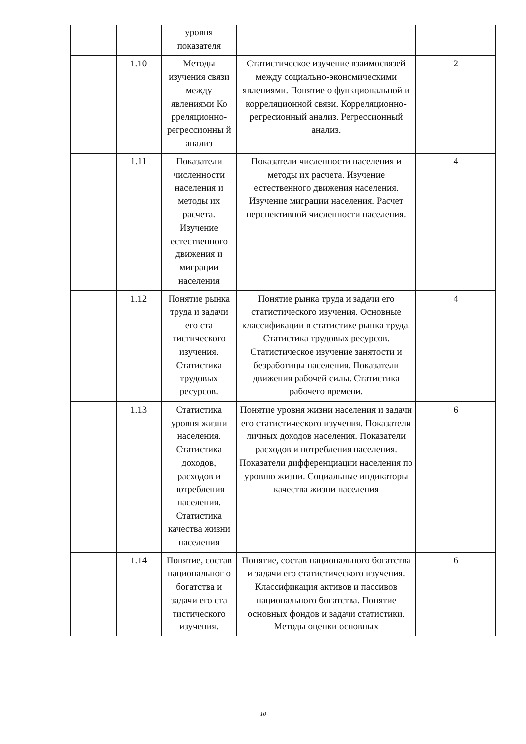| | | уровня показателя | | |
| | 1.10 | Методы изучения связи между явлениями Ко рреляционно-регрессионны й анализ | Статистическое изучение взаимосвязей между социально-экономическими явлениями. Понятие о функциональной и корреляционной связи. Корреляционно-регресионный анализ. Регрессионный анализ. | 2 |
| | 1.11 | Показатели численности населения и методы их расчета. Изучение естественного движения и миграции населения | Показатели численности населения и методы их расчета. Изучение естественного движения населения. Изучение миграции населения. Расчет перспективной численности населения. | 4 |
| | 1.12 | Понятие рынка труда и задачи его ста тистического изучения. Статистика трудовых ресурсов. | Понятие рынка труда и задачи его статистического изучения. Основные классификации в статистике рынка труда. Статистика трудовых ресурсов. Статистическое изучение занятости и безработицы населения. Показатели движения рабочей силы. Статистика рабочего времени. | 4 |
| | 1.13 | Статистика уровня жизни населения. Статистика доходов, расходов и потребления населения. Статистика качества жизни населения | Понятие уровня жизни населения и задачи его статистического изучения. Показатели личных доходов населения. Показатели расходов и потребления населения. Показатели дифференциации населения по уровню жизни. Социальные индикаторы качества жизни населения | 6 |
| | 1.14 | Понятие, состав национальног о богатства и задачи его ста тистического изучения. | Понятие, состав национального богатства и задачи его статистического изучения. Классификация активов и пассивов национального богатства. Понятие основных фондов и задачи статистики. Методы оценки основных | 6 |
10